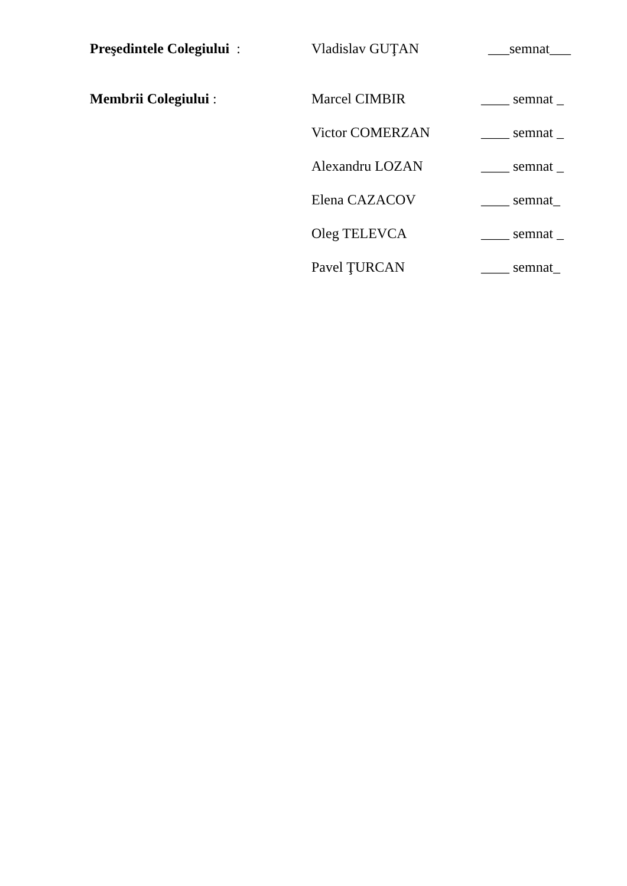Preşedintele Colegiului : Vladislav GUŢAN ___semnat___
Membrii Colegiului : Marcel CIMBIR ____ semnat _
Victor COMERZAN ____ semnat _
Alexandru LOZAN ____ semnat _
Elena CAZACOV ____ semnat_
Oleg TELEVCA ____ semnat _
Pavel ŢURCAN ____ semnat_